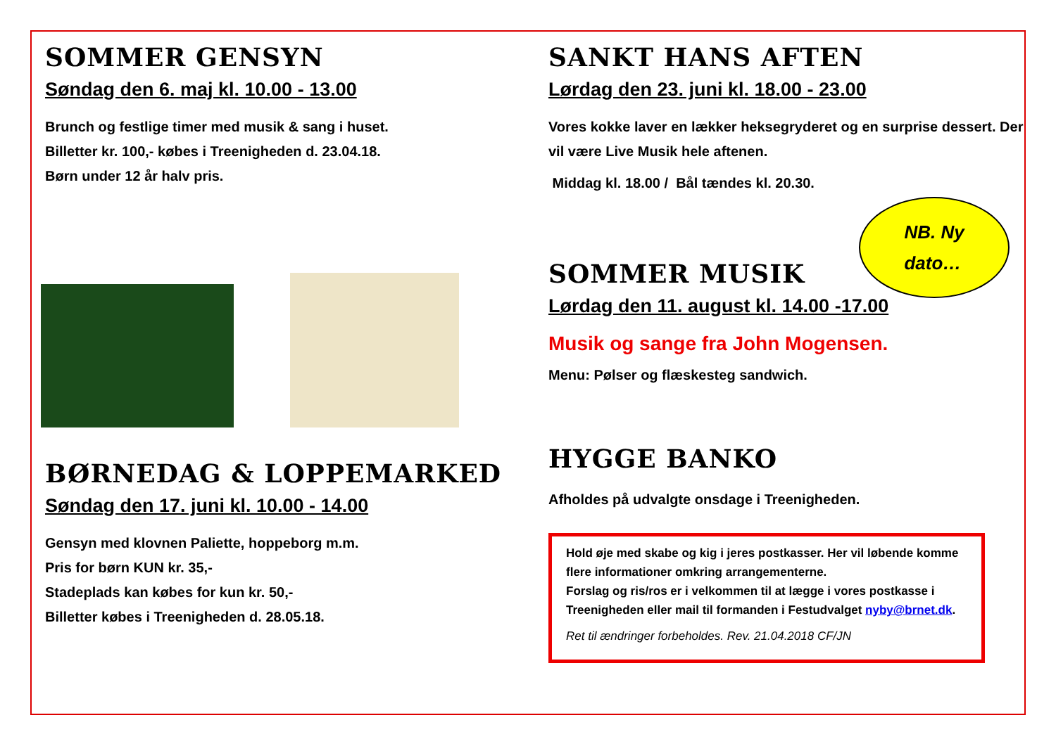NB. Ny
dato…
SOMMER GENSYN
Søndag den 6. maj kl. 10.00 - 13.00
Brunch og festlige timer med musik & sang i huset.
Billetter kr. 100,- købes i Treenigheden d. 23.04.18.
Børn under 12 år halv pris.
BØRNEDAG & LOPPEMARKED
Søndag den 17. juni kl. 10.00 - 14.00
Gensyn med klovnen Paliette, hoppeborg m.m.
Pris for børn KUN kr. 35,-
Stadeplads kan købes for kun kr. 50,-
Billetter købes i Treenigheden d. 28.05.18.
SANKT HANS AFTEN
Lørdag den 23. juni kl. 18.00 - 23.00
Vores kokke laver en lækker heksegryderet og en surprise dessert. Der vil være Live Musik hele aftenen.
Middag kl. 18.00 / Bål tændes kl. 20.30.
SOMMER MUSIK
Lørdag den 11. august kl. 14.00 -17.00
Musik og sange fra John Mogensen.
Menu: Pølser og flæskesteg sandwich.
HYGGE BANKO
Afholdes på udvalgte onsdage i Treenigheden.
Hold øje med skabe og kig i jeres postkasser. Her vil løbende komme flere informationer omkring arrangementerne.
Forslag og ris/ros er i velkommen til at lægge i vores postkasse i Treenigheden eller mail til formanden i Festudvalget nyby@brnet.dk.
Ret til ændringer forbeholdes. Rev. 21.04.2018 CF/JN